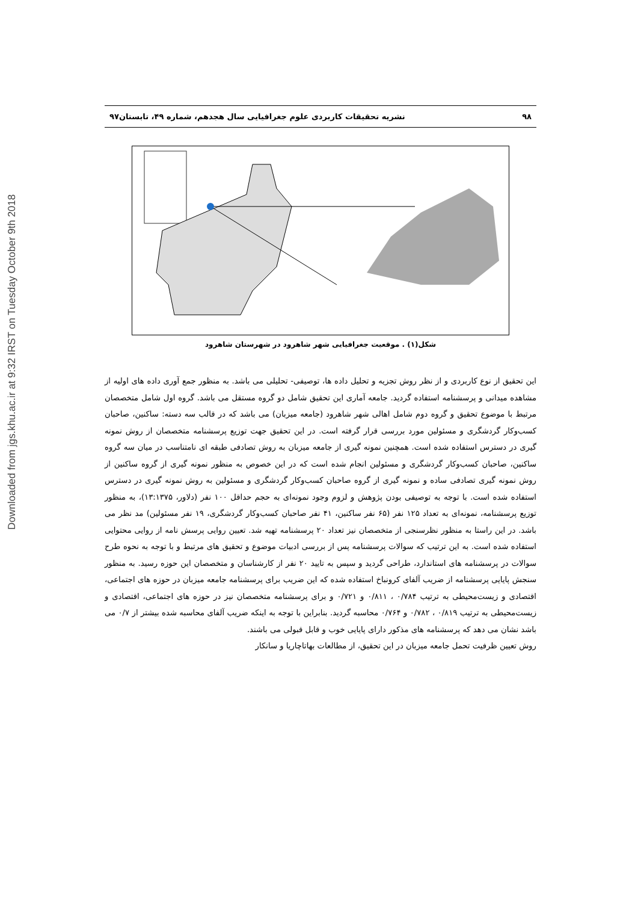Downloaded from jgs.khu.ac.ir at 9:32 IRST on Tuesday October 9th 2018
۹۸ نشریه تحقیقات کاربردی علوم جغرافیایی سال هجدهم، شماره ۴۹، تابستان۹۷
شکل(۱) . موقعیت جغرافیایی شهر شاهرود در شهرستان شاهرود
این تحقیق از نوع کاربردی و از نظر روش تجزیه و تحلیل داده ها، توصیفی- تحلیلی می باشد. به منظور جمع آوری داده های اولیه از مشاهده میدانی و پرسشنامه استفاده گردید. جامعه آماری این تحقیق شامل دو گروه مستقل می باشد. گروه اول شامل متخصصان مرتبط با موضوع تحقیق و گروه دوم شامل اهالی شهر شاهرود (جامعه میزبان) می باشد که در قالب سه دسته: ساکنین، صاحبان کسب‌وکار گردشگری و مسئولین مورد بررسی قرار گرفته است. در این تحقیق جهت توزیع پرسشنامه متخصصان از روش نمونه گیری در دسترس استفاده شده است. همچنین نمونه گیری از جامعه میزبان به روش تصادفی طبقه ای نامتناسب در میان سه گروه ساکنین، صاحبان کسب‌وکار گردشگری و مسئولین انجام شده است که در این خصوص به منظور نمونه گیری از گروه ساکنین از روش نمونه گیری تصادفی ساده و نمونه گیری از گروه صاحبان کسب‌وکار گردشگری و مسئولین به روش نمونه گیری در دسترس استفاده شده است. با توجه به توصیفی بودن پژوهش و لزوم وجود نمونه‌ای به حجم حداقل ۱۰۰ نفر (دلاور، ۱۳:۱۳۷۵)، به منظور توزیع پرسشنامه، نمونه‌ای به تعداد ۱۲۵ نفر (۶۵ نفر ساکنین، ۴۱ نفر صاحبان کسب‌وکار گردشگری، ۱۹ نفر مسئولین) مد نظر می باشد. در این راستا به منظور نظرسنجی از متخصصان نیز تعداد ۲۰ پرسشنامه تهیه شد. تعیین روایی پرسش نامه از روایی محتوایی استفاده شده است. به این ترتیب که سوالات پرسشنامه پس از بررسی ادبیات موضوع و تحقیق های مرتبط و با توجه به نحوه طرح سوالات در پرسشنامه های استاندارد، طراحی گردید و سپس به تایید ۲۰ نفر از کارشناسان و متخصصان این حوزه رسید. به منظور سنجش پایایی پرسشنامه از ضریب آلفای کرونباخ استفاده شده که این ضریب برای پرسشنامه جامعه میزبان در حوزه های اجتماعی، اقتصادی و زیست‌محیطی به ترتیب ۰/۷۸۴ ، ۰/۸۱۱ و ۰/۷۲۱ و برای پرسشنامه متخصصان نیز در حوزه های اجتماعی، اقتصادی و زیست‌محیطی به ترتیب ۰/۸۱۹ ، ۰/۷۸۲ و ۰/۷۶۴ محاسبه گردید. بنابراین با توجه به اینکه ضریب آلفای محاسبه شده بیشتر از ۰/۷ می باشد نشان می دهد که پرسشنامه های مذکور دارای پایایی خوب و قابل قبولی می باشند.
روش تعیین ظرفیت تحمل جامعه میزبان در این تحقیق، از مطالعات بهاتاچاریا و سانکار